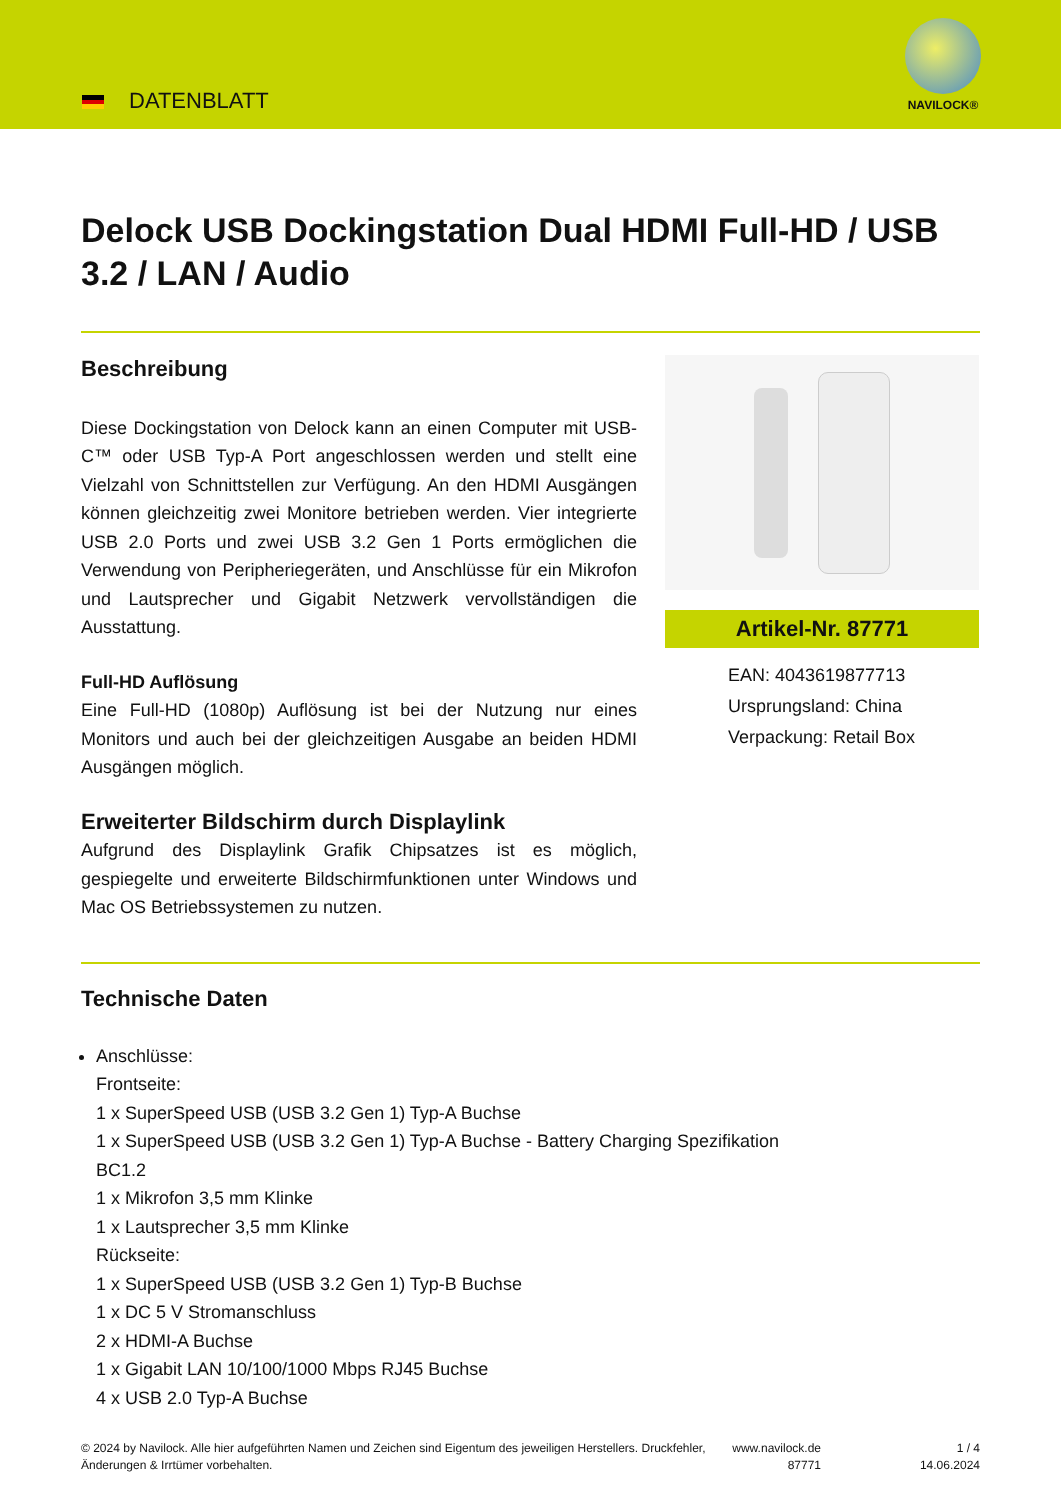DATENBLATT
NAVILOCK®
Delock USB Dockingstation Dual HDMI Full-HD / USB 3.2 / LAN / Audio
Beschreibung
Diese Dockingstation von Delock kann an einen Computer mit USB-C™ oder USB Typ-A Port angeschlossen werden und stellt eine Vielzahl von Schnittstellen zur Verfügung. An den HDMI Ausgängen können gleichzeitig zwei Monitore betrieben werden. Vier integrierte USB 2.0 Ports und zwei USB 3.2 Gen 1 Ports ermöglichen die Verwendung von Peripheriegeräten, und Anschlüsse für ein Mikrofon und Lautsprecher und Gigabit Netzwerk vervollständigen die Ausstattung.
Full-HD Auflösung
Eine Full-HD (1080p) Auflösung ist bei der Nutzung nur eines Monitors und auch bei der gleichzeitigen Ausgabe an beiden HDMI Ausgängen möglich.
Erweiterter Bildschirm durch Displaylink
Aufgrund des Displaylink Grafik Chipsatzes ist es möglich, gespiegelte und erweiterte Bildschirmfunktionen unter Windows und Mac OS Betriebssystemen zu nutzen.
Artikel-Nr. 87771
EAN: 4043619877713
Ursprungsland: China
Verpackung: Retail Box
Technische Daten
Anschlüsse:
Frontseite:
1 x SuperSpeed USB (USB 3.2 Gen 1) Typ-A Buchse
1 x SuperSpeed USB (USB 3.2 Gen 1) Typ-A Buchse - Battery Charging Spezifikation
BC1.2
1 x Mikrofon 3,5 mm Klinke
1 x Lautsprecher 3,5 mm Klinke
Rückseite:
1 x SuperSpeed USB (USB 3.2 Gen 1) Typ-B Buchse
1 x DC 5 V Stromanschluss
2 x HDMI-A Buchse
1 x Gigabit LAN 10/100/1000 Mbps RJ45 Buchse
4 x USB 2.0 Typ-A Buchse
© 2024 by Navilock. Alle hier aufgeführten Namen und Zeichen sind Eigentum des jeweiligen Herstellers. Druckfehler, Änderungen & Irrtümer vorbehalten.
www.navilock.de
87771
1 / 4
14.06.2024